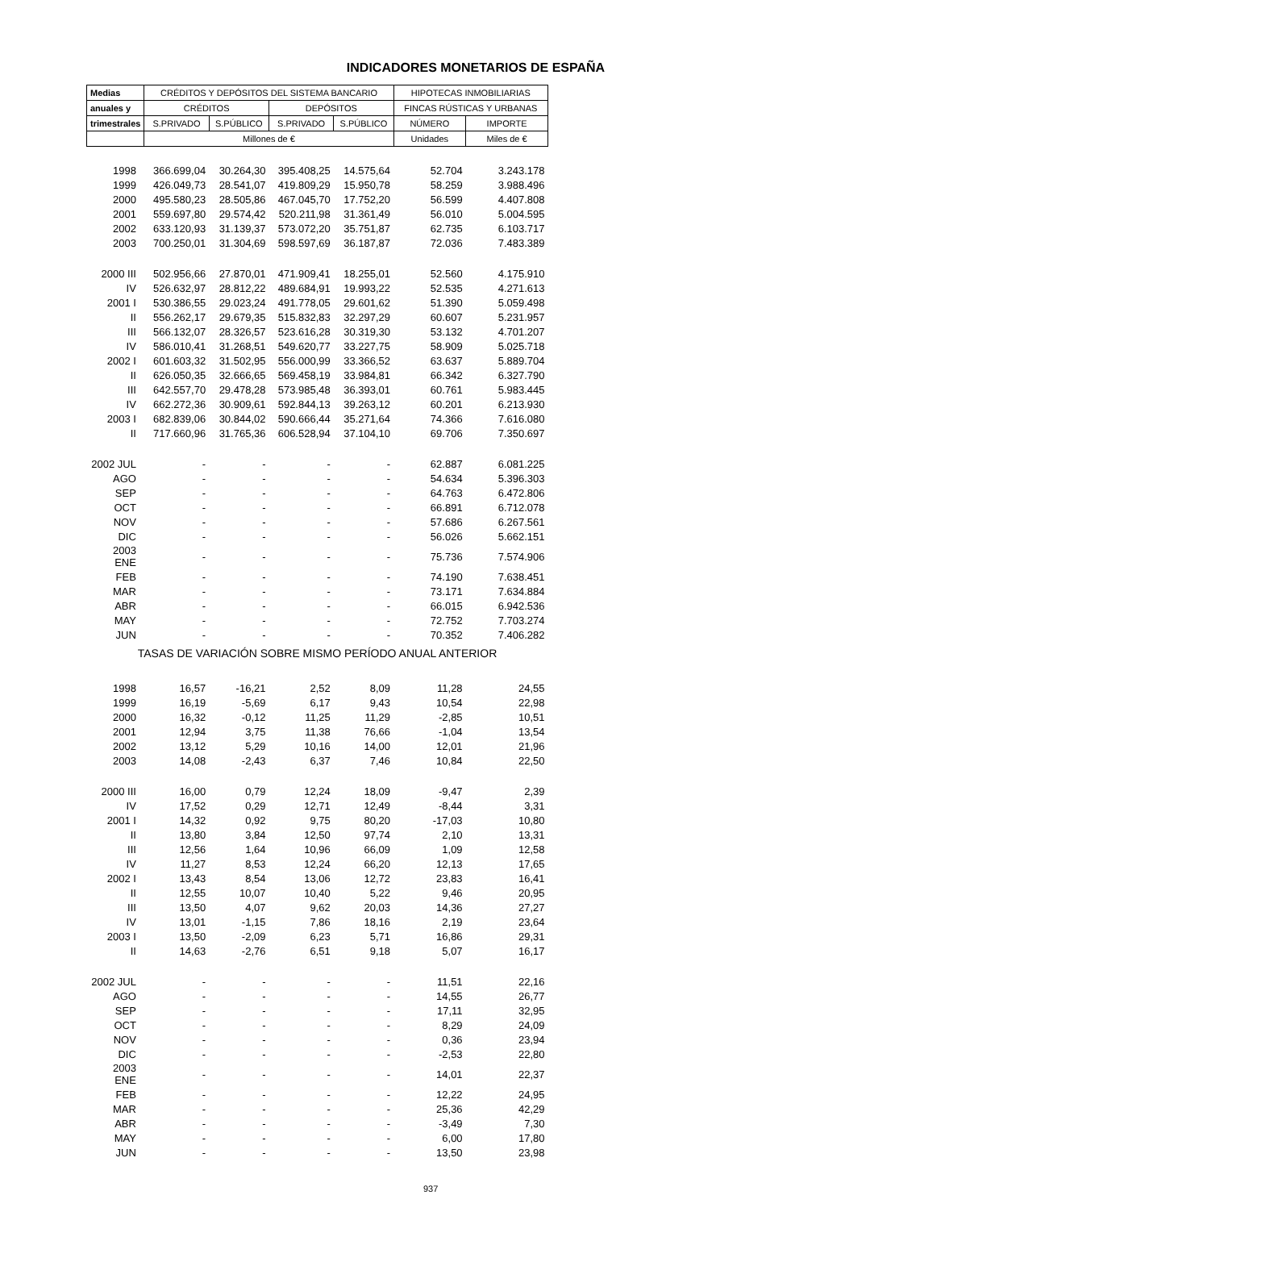INDICADORES MONETARIOS DE ESPAÑA
| Medias | CRÉDITOS Y DEPÓSITOS DEL SISTEMA BANCARIO | | | | HIPOTECAS INMOBILIARIAS | |
| --- | --- | --- | --- | --- | --- | --- |
| anuales y | CRÉDITOS | | DEPÓSITOS | | FINCAS RÚSTICAS Y URBANAS | |
| trimestrales | S.PRIVADO | S.PÚBLICO | S.PRIVADO | S.PÚBLICO | NÚMERO | IMPORTE |
| | Millones de € | | | | Unidades | Miles de € |
| 1998 | 366.699,04 | 30.264,30 | 395.408,25 | 14.575,64 | 52.704 | 3.243.178 |
| 1999 | 426.049,73 | 28.541,07 | 419.809,29 | 15.950,78 | 58.259 | 3.988.496 |
| 2000 | 495.580,23 | 28.505,86 | 467.045,70 | 17.752,20 | 56.599 | 4.407.808 |
| 2001 | 559.697,80 | 29.574,42 | 520.211,98 | 31.361,49 | 56.010 | 5.004.595 |
| 2002 | 633.120,93 | 31.139,37 | 573.072,20 | 35.751,87 | 62.735 | 6.103.717 |
| 2003 | 700.250,01 | 31.304,69 | 598.597,69 | 36.187,87 | 72.036 | 7.483.389 |
| 2000 III | 502.956,66 | 27.870,01 | 471.909,41 | 18.255,01 | 52.560 | 4.175.910 |
| IV | 526.632,97 | 28.812,22 | 489.684,91 | 19.993,22 | 52.535 | 4.271.613 |
| 2001 I | 530.386,55 | 29.023,24 | 491.778,05 | 29.601,62 | 51.390 | 5.059.498 |
| II | 556.262,17 | 29.679,35 | 515.832,83 | 32.297,29 | 60.607 | 5.231.957 |
| III | 566.132,07 | 28.326,57 | 523.616,28 | 30.319,30 | 53.132 | 4.701.207 |
| IV | 586.010,41 | 31.268,51 | 549.620,77 | 33.227,75 | 58.909 | 5.025.718 |
| 2002 I | 601.603,32 | 31.502,95 | 556.000,99 | 33.366,52 | 63.637 | 5.889.704 |
| II | 626.050,35 | 32.666,65 | 569.458,19 | 33.984,81 | 66.342 | 6.327.790 |
| III | 642.557,70 | 29.478,28 | 573.985,48 | 36.393,01 | 60.761 | 5.983.445 |
| IV | 662.272,36 | 30.909,61 | 592.844,13 | 39.263,12 | 60.201 | 6.213.930 |
| 2003 I | 682.839,06 | 30.844,02 | 590.666,44 | 35.271,64 | 74.366 | 7.616.080 |
| II | 717.660,96 | 31.765,36 | 606.528,94 | 37.104,10 | 69.706 | 7.350.697 |
| 2002 JUL | - | - | - | - | 62.887 | 6.081.225 |
| AGO | - | - | - | - | 54.634 | 5.396.303 |
| SEP | - | - | - | - | 64.763 | 6.472.806 |
| OCT | - | - | - | - | 66.891 | 6.712.078 |
| NOV | - | - | - | - | 57.686 | 6.267.561 |
| DIC | - | - | - | - | 56.026 | 5.662.151 |
| 2003 ENE | - | - | - | - | 75.736 | 7.574.906 |
| FEB | - | - | - | - | 74.190 | 7.638.451 |
| MAR | - | - | - | - | 73.171 | 7.634.884 |
| ABR | - | - | - | - | 66.015 | 6.942.536 |
| MAY | - | - | - | - | 72.752 | 7.703.274 |
| JUN | - | - | - | - | 70.352 | 7.406.282 |
| TASAS DE VARIACIÓN SOBRE MISMO PERÍODO ANUAL ANTERIOR | | | | | | |
| 1998 | 16,57 | -16,21 | 2,52 | 8,09 | 11,28 | 24,55 |
| 1999 | 16,19 | -5,69 | 6,17 | 9,43 | 10,54 | 22,98 |
| 2000 | 16,32 | -0,12 | 11,25 | 11,29 | -2,85 | 10,51 |
| 2001 | 12,94 | 3,75 | 11,38 | 76,66 | -1,04 | 13,54 |
| 2002 | 13,12 | 5,29 | 10,16 | 14,00 | 12,01 | 21,96 |
| 2003 | 14,08 | -2,43 | 6,37 | 7,46 | 10,84 | 22,50 |
| 2000 III | 16,00 | 0,79 | 12,24 | 18,09 | -9,47 | 2,39 |
| IV | 17,52 | 0,29 | 12,71 | 12,49 | -8,44 | 3,31 |
| 2001 I | 14,32 | 0,92 | 9,75 | 80,20 | -17,03 | 10,80 |
| II | 13,80 | 3,84 | 12,50 | 97,74 | 2,10 | 13,31 |
| III | 12,56 | 1,64 | 10,96 | 66,09 | 1,09 | 12,58 |
| IV | 11,27 | 8,53 | 12,24 | 66,20 | 12,13 | 17,65 |
| 2002 I | 13,43 | 8,54 | 13,06 | 12,72 | 23,83 | 16,41 |
| II | 12,55 | 10,07 | 10,40 | 5,22 | 9,46 | 20,95 |
| III | 13,50 | 4,07 | 9,62 | 20,03 | 14,36 | 27,27 |
| IV | 13,01 | -1,15 | 7,86 | 18,16 | 2,19 | 23,64 |
| 2003 I | 13,50 | -2,09 | 6,23 | 5,71 | 16,86 | 29,31 |
| II | 14,63 | -2,76 | 6,51 | 9,18 | 5,07 | 16,17 |
| 2002 JUL | - | - | - | - | 11,51 | 22,16 |
| AGO | - | - | - | - | 14,55 | 26,77 |
| SEP | - | - | - | - | 17,11 | 32,95 |
| OCT | - | - | - | - | 8,29 | 24,09 |
| NOV | - | - | - | - | 0,36 | 23,94 |
| DIC | - | - | - | - | -2,53 | 22,80 |
| 2003 ENE | - | - | - | - | 14,01 | 22,37 |
| FEB | - | - | - | - | 12,22 | 24,95 |
| MAR | - | - | - | - | 25,36 | 42,29 |
| ABR | - | - | - | - | -3,49 | 7,30 |
| MAY | - | - | - | - | 6,00 | 17,80 |
| JUN | - | - | - | - | 13,50 | 23,98 |
937